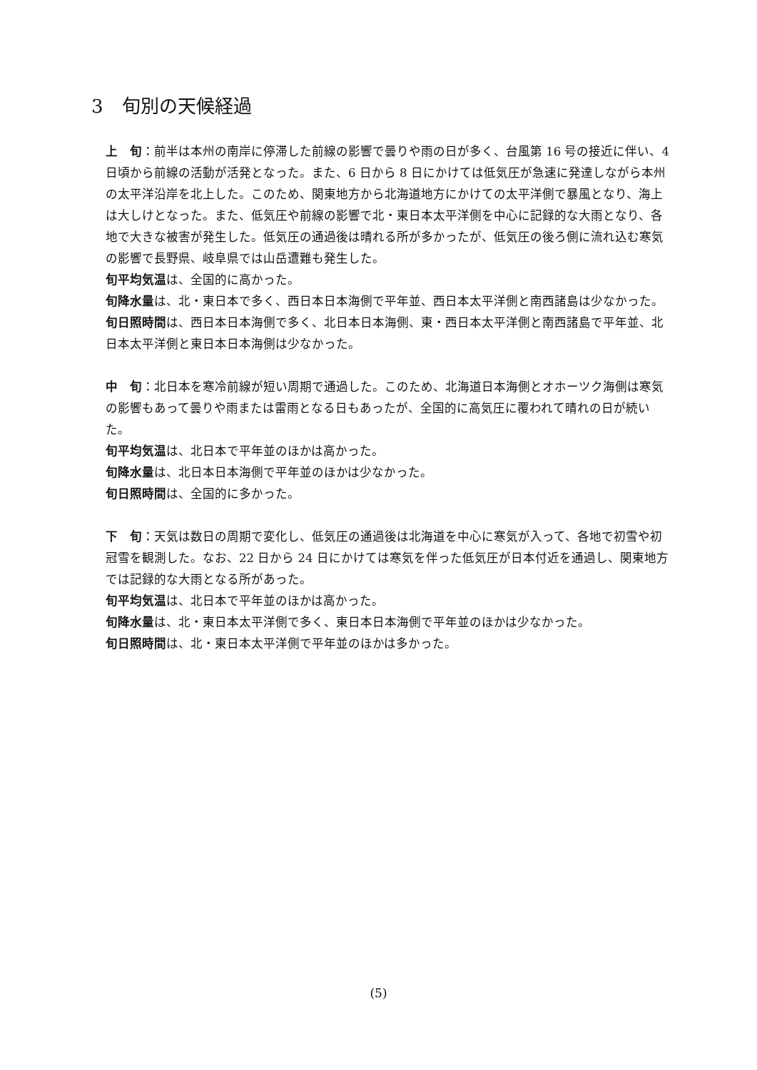3　旬別の天候経過
上　旬：前半は本州の南岸に停滞した前線の影響で曇りや雨の日が多く、台風第 16 号の接近に伴い、4 日頃から前線の活動が活発となった。また、6 日から 8 日にかけては低気圧が急速に発達しながら本州の太平洋沿岸を北上した。このため、関東地方から北海道地方にかけての太平洋側で暴風となり、海上は大しけとなった。また、低気圧や前線の影響で北・東日本太平洋側を中心に記録的な大雨となり、各地で大きな被害が発生した。低気圧の通過後は晴れる所が多かったが、低気圧の後ろ側に流れ込む寒気の影響で長野県、岐阜県では山岳遭難も発生した。
旬平均気温は、全国的に高かった。
旬降水量は、北・東日本で多く、西日本日本海側で平年並、西日本太平洋側と南西諸島は少なかった。
旬日照時間は、西日本日本海側で多く、北日本日本海側、東・西日本太平洋側と南西諸島で平年並、北日本太平洋側と東日本日本海側は少なかった。
中　旬：北日本を寒冷前線が短い周期で通過した。このため、北海道日本海側とオホーツク海側は寒気の影響もあって曇りや雨または雷雨となる日もあったが、全国的に高気圧に覆われて晴れの日が続いた。
旬平均気温は、北日本で平年並のほかは高かった。
旬降水量は、北日本日本海側で平年並のほかは少なかった。
旬日照時間は、全国的に多かった。
下　旬：天気は数日の周期で変化し、低気圧の通過後は北海道を中心に寒気が入って、各地で初雪や初冠雪を観測した。なお、22 日から 24 日にかけては寒気を伴った低気圧が日本付近を通過し、関東地方では記録的な大雨となる所があった。
旬平均気温は、北日本で平年並のほかは高かった。
旬降水量は、北・東日本太平洋側で多く、東日本日本海側で平年並のほかは少なかった。
旬日照時間は、北・東日本太平洋側で平年並のほかは多かった。
(5)